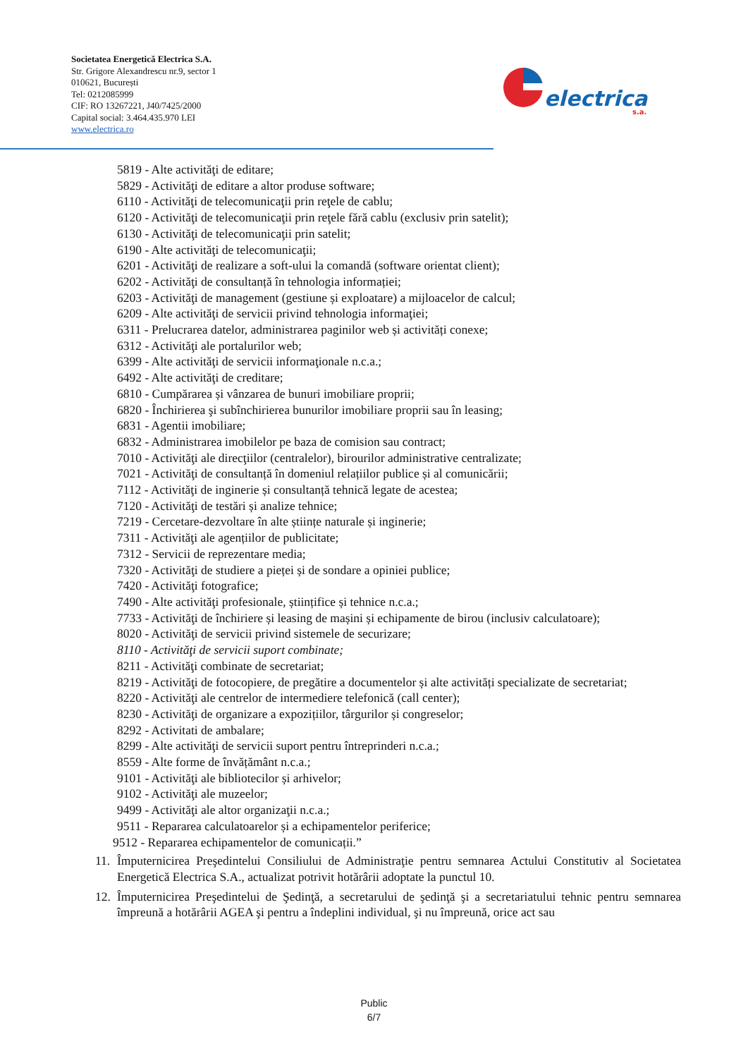Societatea Energetică Electrica S.A.
Str. Grigore Alexandrescu nr.9, sector 1
010621, București
Tel: 0212085999
CIF: RO 13267221, J40/7425/2000
Capital social: 3.464.435.970 LEI
www.electrica.ro
electrica
s.a.
5819 - Alte activităţi de editare;
5829 - Activităţi de editare a altor produse software;
6110 - Activităţi de telecomunicaţii prin reţele de cablu;
6120 - Activităţi de telecomunicaţii prin reţele fără cablu (exclusiv prin satelit);
6130 - Activităţi de telecomunicaţii prin satelit;
6190 - Alte activităţi de telecomunicaţii;
6201 - Activităţi de realizare a soft-ului la comandă (software orientat client);
6202 - Activităţi de consultanță în tehnologia informației;
6203 - Activităţi de management (gestiune și exploatare) a mijloacelor de calcul;
6209 - Alte activităţi de servicii privind tehnologia informaţiei;
6311 - Prelucrarea datelor, administrarea paginilor web și activități conexe;
6312 - Activităţi ale portalurilor web;
6399 - Alte activităţi de servicii informaţionale n.c.a.;
6492 - Alte activităţi de creditare;
6810 - Cumpărarea și vânzarea de bunuri imobiliare proprii;
6820 - Închirierea şi subînchirierea bunurilor imobiliare proprii sau în leasing;
6831 - Agentii imobiliare;
6832 - Administrarea imobilelor pe baza de comision sau contract;
7010 - Activităţi ale direcţiilor (centralelor), birourilor administrative centralizate;
7021 - Activităţi de consultanță în domeniul relațiilor publice și al comunicării;
7112 - Activităţi de inginerie și consultanță tehnică legate de acestea;
7120 - Activităţi de testări și analize tehnice;
7219 - Cercetare-dezvoltare în alte științe naturale și inginerie;
7311 - Activităţi ale agențiilor de publicitate;
7312 - Servicii de reprezentare media;
7320 - Activităţi de studiere a pieței și de sondare a opiniei publice;
7420 - Activităţi fotografice;
7490 - Alte activităţi profesionale, științifice și tehnice n.c.a.;
7733 - Activităţi de închiriere și leasing de mașini și echipamente de birou (inclusiv calculatoare);
8020 - Activităţi de servicii privind sistemele de securizare;
8110 - Activităţi de servicii suport combinate;
8211 - Activităţi combinate de secretariat;
8219 - Activităţi de fotocopiere, de pregătire a documentelor și alte activități specializate de secretariat;
8220 - Activităţi ale centrelor de intermediere telefonică (call center);
8230 - Activităţi de organizare a expozițiilor, târgurilor și congreselor;
8292 - Activitati de ambalare;
8299 - Alte activităţi de servicii suport pentru întreprinderi n.c.a.;
8559 - Alte forme de învățământ n.c.a.;
9101 - Activităţi ale bibliotecilor și arhivelor;
9102 - Activităţi ale muzeelor;
9499 - Activităţi ale altor organizaţii n.c.a.;
9511 - Repararea calculatoarelor și a echipamentelor periferice;
9512 - Repararea echipamentelor de comunicații.”
11. Împuternicirea Preşedintelui Consiliului de Administraţie pentru semnarea Actului Constitutiv al Societatea Energetică Electrica S.A., actualizat potrivit hotărârii adoptate la punctul 10.
12. Împuternicirea Preşedintelui de Şedinţă, a secretarului de şedinţă şi a secretariatului tehnic pentru semnarea împreună a hotărârii AGEA şi pentru a îndeplini individual, şi nu împreună, orice act sau
Public
6/7